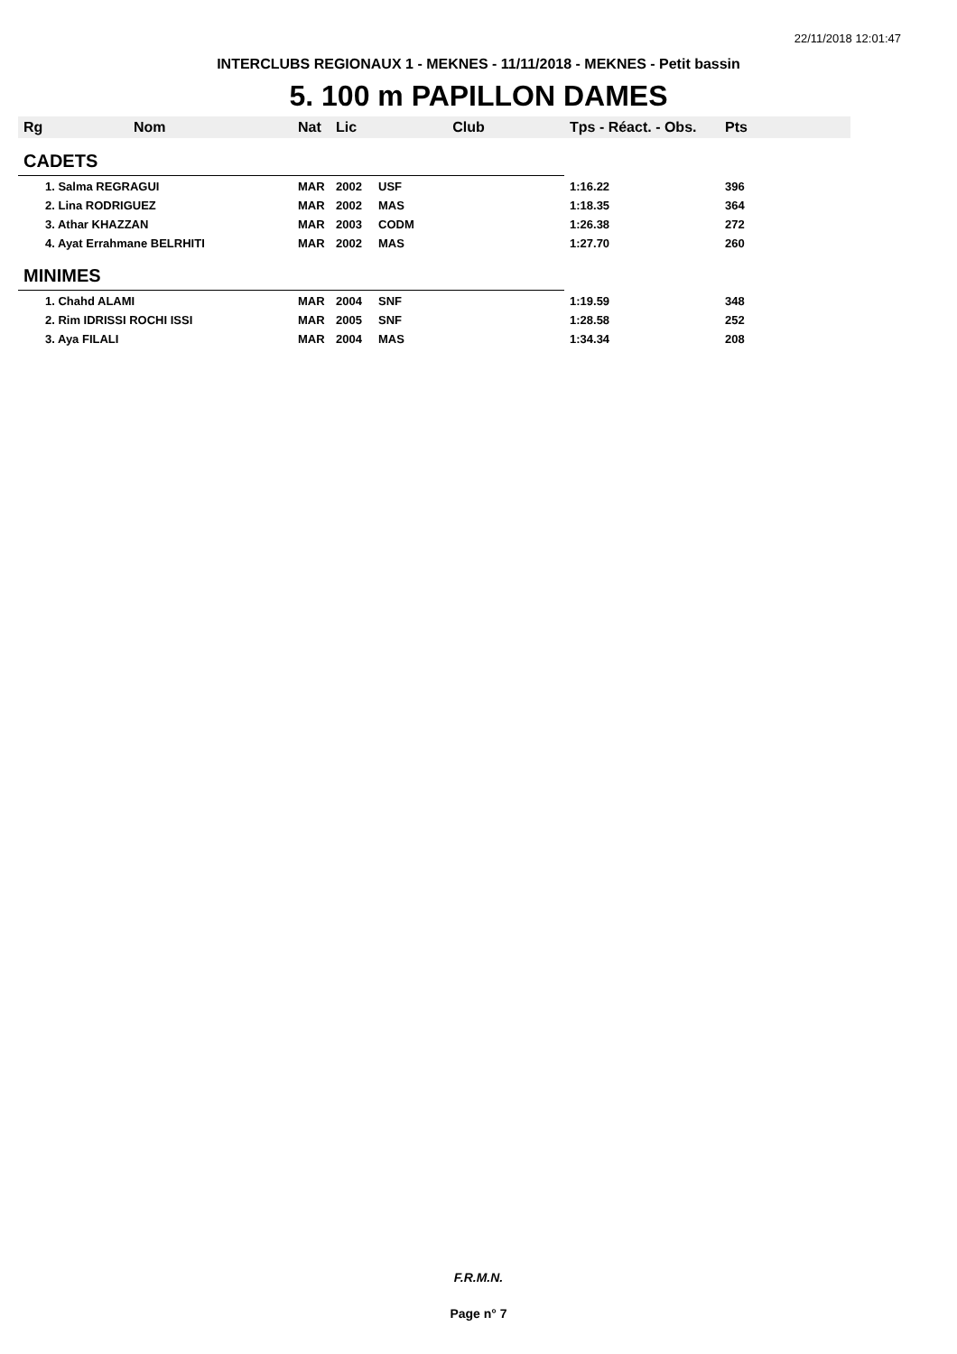22/11/2018 12:01:47
INTERCLUBS REGIONAUX 1 - MEKNES - 11/11/2018 - MEKNES - Petit bassin
5. 100 m PAPILLON DAMES
| Rg | Nom | Nat | Lic | Club | Tps - Réact. - Obs. | Pts |
| --- | --- | --- | --- | --- | --- | --- |
| CADETS | | | | | | |
| 1. Salma REGRAGUI | | MAR | 2002 | USF | 1:16.22 | 396 |
| 2. Lina RODRIGUEZ | | MAR | 2002 | MAS | 1:18.35 | 364 |
| 3. Athar KHAZZAN | | MAR | 2003 | CODM | 1:26.38 | 272 |
| 4. Ayat Errahmane BELRHITI | | MAR | 2002 | MAS | 1:27.70 | 260 |
| MINIMES | | | | | | |
| 1. Chahd ALAMI | | MAR | 2004 | SNF | 1:19.59 | 348 |
| 2. Rim IDRISSI ROCHI ISSI | | MAR | 2005 | SNF | 1:28.58 | 252 |
| 3. Aya FILALI | | MAR | 2004 | MAS | 1:34.34 | 208 |
F.R.M.N.
Page n° 7